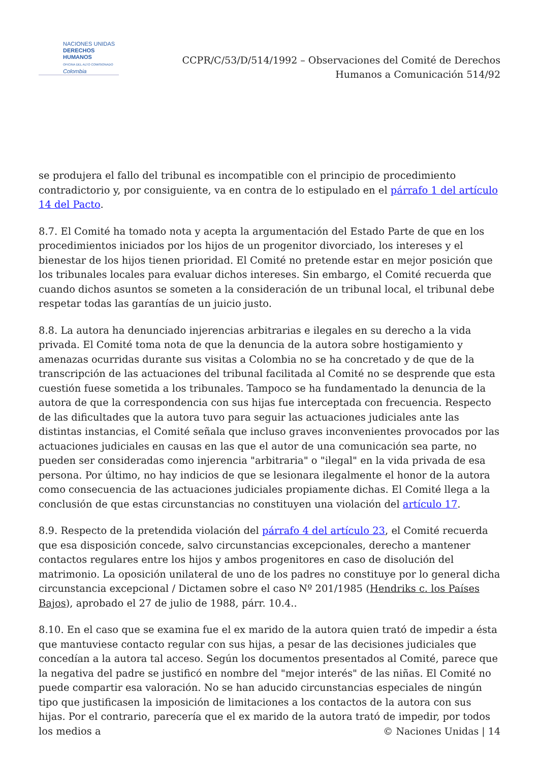NACIONES UNIDAS
DERECHOS HUMANOS
OFICINA DEL ALTO COMISIONADO
Colombia
CCPR/C/53/D/514/1992 – Observaciones del Comité de Derechos
Humanos a Comunicación 514/92
se produjera el fallo del tribunal es incompatible con el principio de procedimiento contradictorio y, por consiguiente, va en contra de lo estipulado en el párrafo 1 del artículo 14 del Pacto.
8.7. El Comité ha tomado nota y acepta la argumentación del Estado Parte de que en los procedimientos iniciados por los hijos de un progenitor divorciado, los intereses y el bienestar de los hijos tienen prioridad. El Comité no pretende estar en mejor posición que los tribunales locales para evaluar dichos intereses. Sin embargo, el Comité recuerda que cuando dichos asuntos se someten a la consideración de un tribunal local, el tribunal debe respetar todas las garantías de un juicio justo.
8.8. La autora ha denunciado injerencias arbitrarias e ilegales en su derecho a la vida privada. El Comité toma nota de que la denuncia de la autora sobre hostigamiento y amenazas ocurridas durante sus visitas a Colombia no se ha concretado y de que de la transcripción de las actuaciones del tribunal facilitada al Comité no se desprende que esta cuestión fuese sometida a los tribunales. Tampoco se ha fundamentado la denuncia de la autora de que la correspondencia con sus hijas fue interceptada con frecuencia. Respecto de las dificultades que la autora tuvo para seguir las actuaciones judiciales ante las distintas instancias, el Comité señala que incluso graves inconvenientes provocados por las actuaciones judiciales en causas en las que el autor de una comunicación sea parte, no pueden ser consideradas como injerencia "arbitraria" o "ilegal" en la vida privada de esa persona. Por último, no hay indicios de que se lesionara ilegalmente el honor de la autora como consecuencia de las actuaciones judiciales propiamente dichas. El Comité llega a la conclusión de que estas circunstancias no constituyen una violación del artículo 17.
8.9. Respecto de la pretendida violación del párrafo 4 del artículo 23, el Comité recuerda que esa disposición concede, salvo circunstancias excepcionales, derecho a mantener contactos regulares entre los hijos y ambos progenitores en caso de disolución del matrimonio. La oposición unilateral de uno de los padres no constituye por lo general dicha circunstancia excepcional / Dictamen sobre el caso Nº 201/1985 (Hendriks c. los Países Bajos), aprobado el 27 de julio de 1988, párr. 10.4..
8.10. En el caso que se examina fue el ex marido de la autora quien trató de impedir a ésta que mantuviese contacto regular con sus hijas, a pesar de las decisiones judiciales que concedían a la autora tal acceso. Según los documentos presentados al Comité, parece que la negativa del padre se justificó en nombre del "mejor interés" de las niñas. El Comité no puede compartir esa valoración. No se han aducido circunstancias especiales de ningún tipo que justificasen la imposición de limitaciones a los contactos de la autora con sus hijas. Por el contrario, parecería que el ex marido de la autora trató de impedir, por todos los medios a
© Naciones Unidas | 14